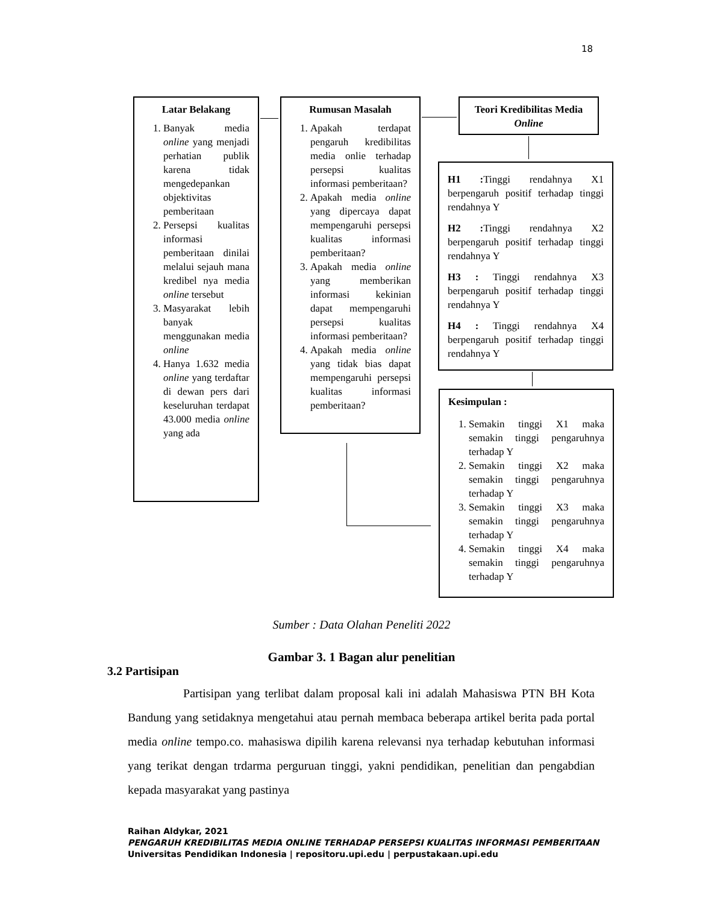18
Latar Belakang
1. Banyak media online yang menjadi perhatian publik karena tidak mengedepankan objektivitas pemberitaan
2. Persepsi kualitas informasi pemberitaan dinilai melalui sejauh mana kredibel nya media online tersebut
3. Masyarakat lebih banyak menggunakan media online
4. Hanya 1.632 media online yang terdaftar di dewan pers dari keseluruhan terdapat 43.000 media online yang ada
Rumusan Masalah
1. Apakah terdapat pengaruh kredibilitas media onlie terhadap persepsi kualitas informasi pemberitaan?
2. Apakah media online yang dipercaya dapat mempengaruhi persepsi kualitas informasi pemberitaan?
3. Apakah media online yang memberikan informasi kekinian dapat mempengaruhi persepsi kualitas informasi pemberitaan?
4. Apakah media online yang tidak bias dapat mempengaruhi persepsi kualitas informasi pemberitaan?
Teori Kredibilitas Media
Online
H1 : Tinggi rendahnya X1 berpengaruh positif terhadap tinggi rendahnya Y
H2 : Tinggi rendahnya X2 berpengaruh positif terhadap tinggi rendahnya Y
H3 : Tinggi rendahnya X3 berpengaruh positif terhadap tinggi rendahnya Y
H4 : Tinggi rendahnya X4 berpengaruh positif terhadap tinggi rendahnya Y
Kesimpulan :
1. Semakin tinggi X1 maka semakin tinggi pengaruhnya terhadap Y
2. Semakin tinggi X2 maka semakin tinggi pengaruhnya terhadap Y
3. Semakin tinggi X3 maka semakin tinggi pengaruhnya terhadap Y
4. Semakin tinggi X4 maka semakin tinggi pengaruhnya terhadap Y
Sumber : Data Olahan Peneliti 2022
Gambar 3. 1 Bagan alur penelitian
3.2 Partisipan
Partisipan yang terlibat dalam proposal kali ini adalah Mahasiswa PTN BH Kota Bandung yang setidaknya mengetahui atau pernah membaca beberapa artikel berita pada portal media online tempo.co. mahasiswa dipilih karena relevansi nya terhadap kebutuhan informasi yang terikat dengan trdarma perguruan tinggi, yakni pendidikan, penelitian dan pengabdian kepada masyarakat yang pastinya
Raihan Aldykar, 2021
PENGARUH KREDIBILITAS MEDIA ONLINE TERHADAP PERSEPSI KUALITAS INFORMASI PEMBERITAAN
Universitas Pendidikan Indonesia | repositoru.upi.edu | perpustakaan.upi.edu